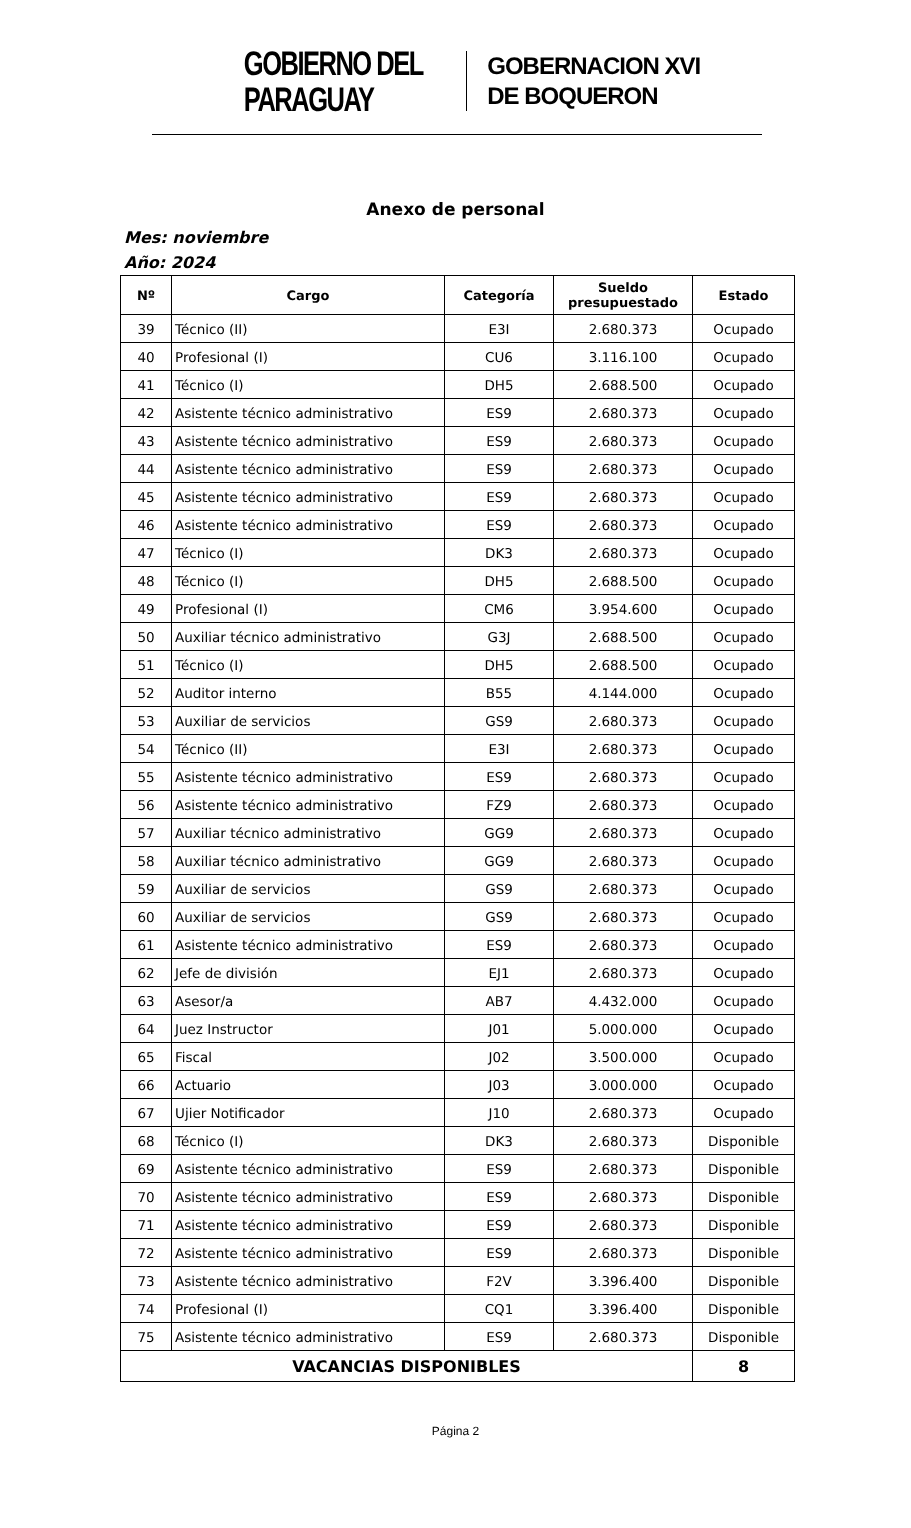GOBIERNO DEL
PARAGUAY
GOBERNACION XVI
DE BOQUERON
Anexo de personal
Mes: noviembre
Año: 2024
| Nº | Cargo | Categoría | Sueldo presupuestado | Estado |
| --- | --- | --- | --- | --- |
| 39 | Técnico (II) | E3I | 2.680.373 | Ocupado |
| 40 | Profesional (I) | CU6 | 3.116.100 | Ocupado |
| 41 | Técnico (I) | DH5 | 2.688.500 | Ocupado |
| 42 | Asistente técnico administrativo | ES9 | 2.680.373 | Ocupado |
| 43 | Asistente técnico administrativo | ES9 | 2.680.373 | Ocupado |
| 44 | Asistente técnico administrativo | ES9 | 2.680.373 | Ocupado |
| 45 | Asistente técnico administrativo | ES9 | 2.680.373 | Ocupado |
| 46 | Asistente técnico administrativo | ES9 | 2.680.373 | Ocupado |
| 47 | Técnico (I) | DK3 | 2.680.373 | Ocupado |
| 48 | Técnico (I) | DH5 | 2.688.500 | Ocupado |
| 49 | Profesional (I) | CM6 | 3.954.600 | Ocupado |
| 50 | Auxiliar técnico administrativo | G3J | 2.688.500 | Ocupado |
| 51 | Técnico (I) | DH5 | 2.688.500 | Ocupado |
| 52 | Auditor interno | B55 | 4.144.000 | Ocupado |
| 53 | Auxiliar de servicios | GS9 | 2.680.373 | Ocupado |
| 54 | Técnico (II) | E3I | 2.680.373 | Ocupado |
| 55 | Asistente técnico administrativo | ES9 | 2.680.373 | Ocupado |
| 56 | Asistente técnico administrativo | FZ9 | 2.680.373 | Ocupado |
| 57 | Auxiliar técnico administrativo | GG9 | 2.680.373 | Ocupado |
| 58 | Auxiliar técnico administrativo | GG9 | 2.680.373 | Ocupado |
| 59 | Auxiliar de servicios | GS9 | 2.680.373 | Ocupado |
| 60 | Auxiliar de servicios | GS9 | 2.680.373 | Ocupado |
| 61 | Asistente técnico administrativo | ES9 | 2.680.373 | Ocupado |
| 62 | Jefe de división | EJ1 | 2.680.373 | Ocupado |
| 63 | Asesor/a | AB7 | 4.432.000 | Ocupado |
| 64 | Juez Instructor | J01 | 5.000.000 | Ocupado |
| 65 | Fiscal | J02 | 3.500.000 | Ocupado |
| 66 | Actuario | J03 | 3.000.000 | Ocupado |
| 67 | Ujier Notificador | J10 | 2.680.373 | Ocupado |
| 68 | Técnico (I) | DK3 | 2.680.373 | Disponible |
| 69 | Asistente técnico administrativo | ES9 | 2.680.373 | Disponible |
| 70 | Asistente técnico administrativo | ES9 | 2.680.373 | Disponible |
| 71 | Asistente técnico administrativo | ES9 | 2.680.373 | Disponible |
| 72 | Asistente técnico administrativo | ES9 | 2.680.373 | Disponible |
| 73 | Asistente técnico administrativo | F2V | 3.396.400 | Disponible |
| 74 | Profesional (I) | CQ1 | 3.396.400 | Disponible |
| 75 | Asistente técnico administrativo | ES9 | 2.680.373 | Disponible |
| VACANCIAS DISPONIBLES | | | | 8 |
Página 2